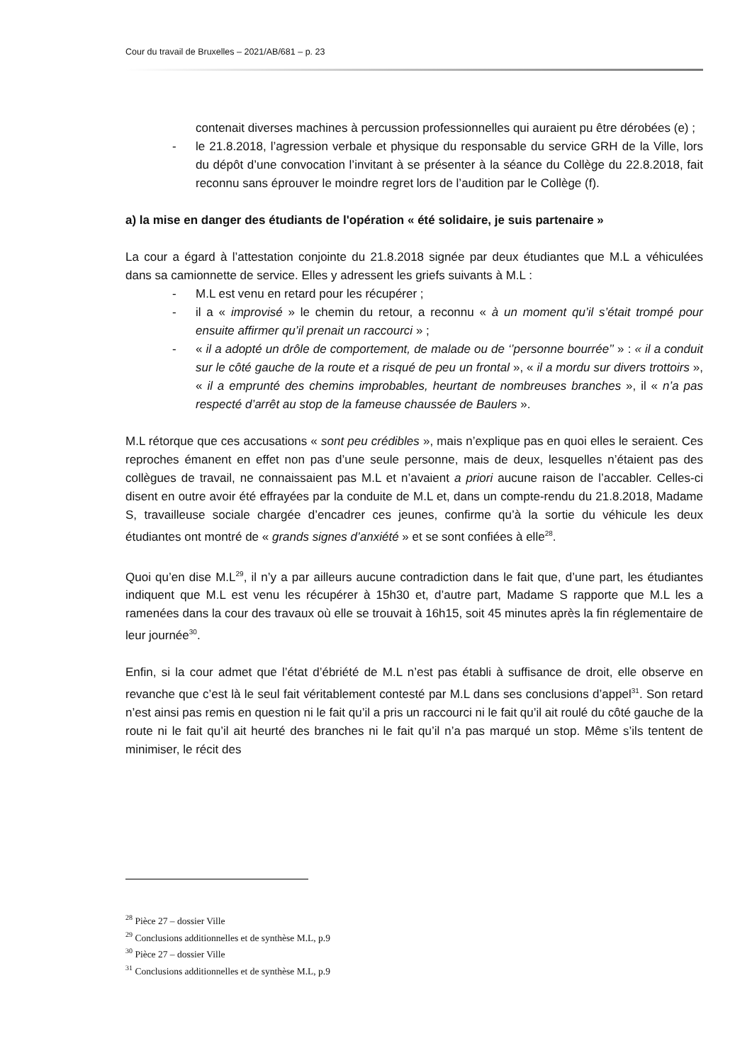Cour du travail de Bruxelles – 2021/AB/681 – p. 23
contenait diverses machines à percussion professionnelles qui auraient pu être dérobées (e) ;
- le 21.8.2018, l’agression verbale et physique du responsable du service GRH de la Ville, lors du dépôt d’une convocation l’invitant à se présenter à la séance du Collège du 22.8.2018, fait reconnu sans éprouver le moindre regret lors de l’audition par le Collège (f).
a) la mise en danger des étudiants de l'opération « été solidaire, je suis partenaire »
La cour a égard à l’attestation conjointe du 21.8.2018 signée par deux étudiantes que M.L a véhiculées dans sa camionnette de service. Elles y adressent les griefs suivants à M.L :
- M.L est venu en retard pour les récupérer ;
- il a « improvisé » le chemin du retour, a reconnu « à un moment qu’il s’était trompé pour ensuite affirmer qu’il prenait un raccourci » ;
- « il a adopté un drôle de comportement, de malade ou de ‘’personne bourrée’’ » : « il a conduit sur le côté gauche de la route et a risqué de peu un frontal », « il a mordu sur divers trottoirs », « il a emprunté des chemins improbables, heurtant de nombreuses branches », il « n’a pas respecté d’arrêt au stop de la fameuse chaussée de Baulers ».
M.L rétorque que ces accusations « sont peu crédibles », mais n’explique pas en quoi elles le seraient. Ces reproches émanent en effet non pas d’une seule personne, mais de deux, lesquelles n’étaient pas des collègues de travail, ne connaissaient pas M.L et n’avaient a priori aucune raison de l’accabler. Celles-ci disent en outre avoir été effrayées par la conduite de M.L et, dans un compte-rendu du 21.8.2018, Madame S, travailleuse sociale chargée d’encadrer ces jeunes, confirme qu’à la sortie du véhicule les deux étudiantes ont montré de « grands signes d’anxiété » et se sont confiées à elle<sup>28</sup>.
Quoi qu’en dise M.L<sup>29</sup>, il n’y a par ailleurs aucune contradiction dans le fait que, d’une part, les étudiantes indiquent que M.L est venu les récupérer à 15h30 et, d’autre part, Madame S rapporte que M.L les a ramenées dans la cour des travaux où elle se trouvait à 16h15, soit 45 minutes après la fin réglementaire de leur journée<sup>30</sup>.
Enfin, si la cour admet que l’état d’ébriété de M.L n’est pas établi à suffisance de droit, elle observe en revanche que c’est là le seul fait véritablement contesté par M.L dans ses conclusions d’appel<sup>31</sup>. Son retard n’est ainsi pas remis en question ni le fait qu’il a pris un raccourci ni le fait qu’il ait roulé du côté gauche de la route ni le fait qu’il ait heurté des branches ni le fait qu’il n’a pas marqué un stop. Même s’ils tentent de minimiser, le récit des
<sup>28</sup> Pièce 27 – dossier Ville
<sup>29</sup> Conclusions additionnelles et de synthèse M.L, p.9
<sup>30</sup> Pièce 27 – dossier Ville
<sup>31</sup> Conclusions additionnelles et de synthèse M.L, p.9